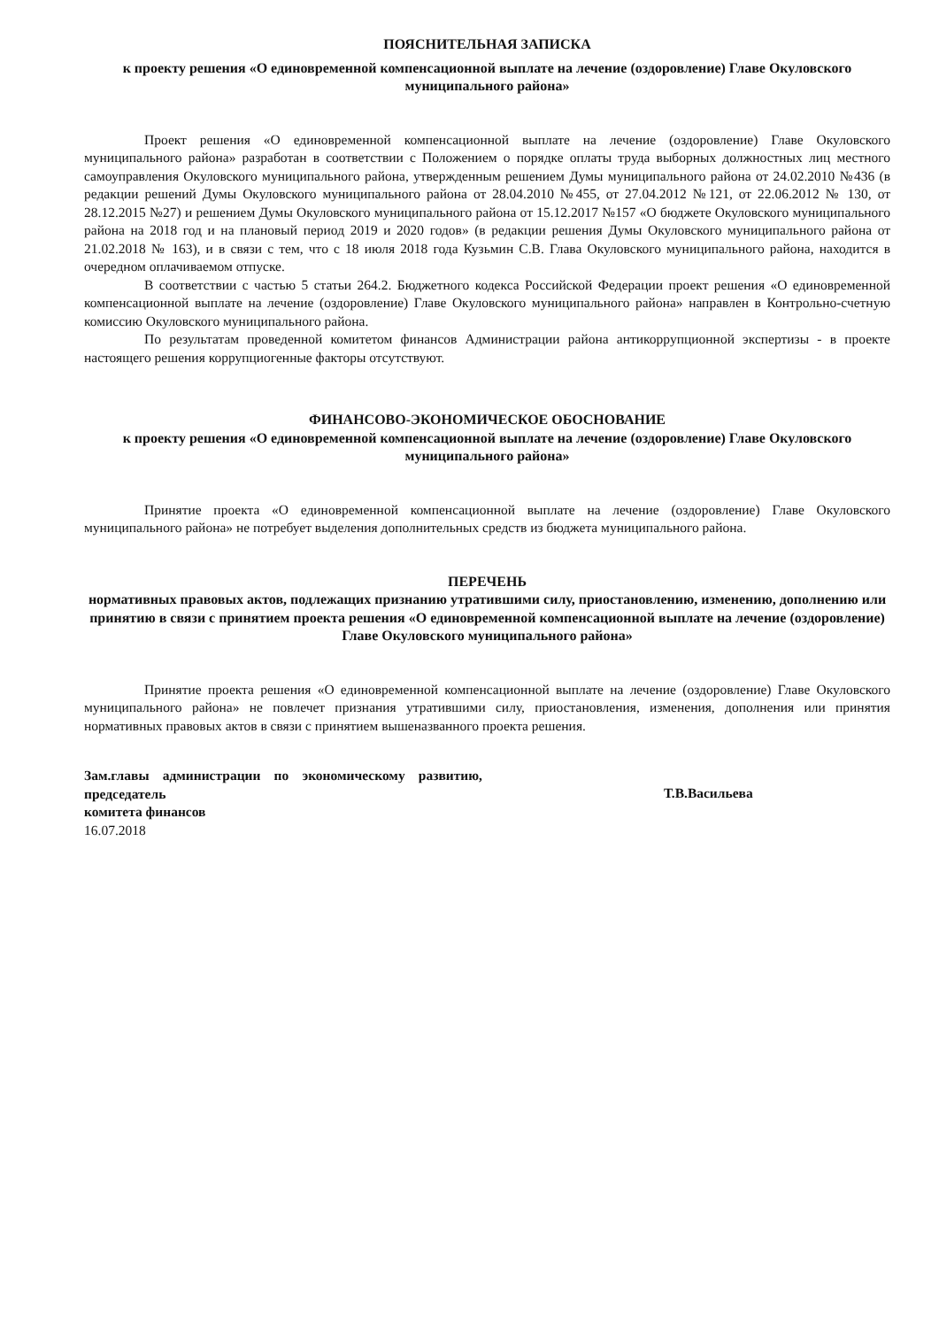ПОЯСНИТЕЛЬНАЯ ЗАПИСКА
к проекту решения «О единовременной компенсационной выплате на лечение (оздоровление) Главе Окуловского муниципального района»
Проект решения «О единовременной компенсационной выплате на лечение (оздоровление) Главе Окуловского муниципального района» разработан в соответствии с Положением о порядке оплаты труда выборных должностных лиц местного самоуправления Окуловского муниципального района, утвержденным решением Думы муниципального района от 24.02.2010 №436 (в редакции решений Думы Окуловского муниципального района от 28.04.2010 №455, от 27.04.2012 №121, от 22.06.2012 № 130, от 28.12.2015 №27) и решением Думы Окуловского муниципального района от 15.12.2017 №157 «О бюджете Окуловского муниципального района на 2018 год и на плановый период 2019 и 2020 годов» (в редакции решения Думы Окуловского муниципального района от 21.02.2018 № 163), и в связи с тем, что с 18 июля 2018 года Кузьмин С.В. Глава Окуловского муниципального района, находится в очередном оплачиваемом отпуске.
В соответствии с частью 5 статьи 264.2. Бюджетного кодекса Российской Федерации проект решения «О единовременной компенсационной выплате на лечение (оздоровление) Главе Окуловского муниципального района» направлен в Контрольно-счетную комиссию Окуловского муниципального района.
По результатам проведенной комитетом финансов Администрации района антикоррупционной экспертизы - в проекте настоящего решения коррупциогенные факторы отсутствуют.
ФИНАНСОВО-ЭКОНОМИЧЕСКОЕ ОБОСНОВАНИЕ
к проекту решения «О единовременной компенсационной выплате на лечение (оздоровление) Главе Окуловского муниципального района»
Принятие проекта «О единовременной компенсационной выплате на лечение (оздоровление) Главе Окуловского муниципального района» не потребует выделения дополнительных средств из бюджета муниципального района.
ПЕРЕЧЕНЬ
нормативных правовых актов, подлежащих признанию утратившими силу, приостановлению, изменению, дополнению или принятию в связи с принятием проекта решения «О единовременной компенсационной выплате на лечение (оздоровление) Главе Окуловского муниципального района»
Принятие проекта решения «О единовременной компенсационной выплате на лечение (оздоровление) Главе Окуловского муниципального района» не повлечет признания утратившими силу, приостановления, изменения, дополнения или принятия нормативных правовых актов в связи с принятием вышеназванного проекта решения.
Зам.главы администрации по экономическому развитию, председатель
комитета финансов
Т.В.Васильева
16.07.2018